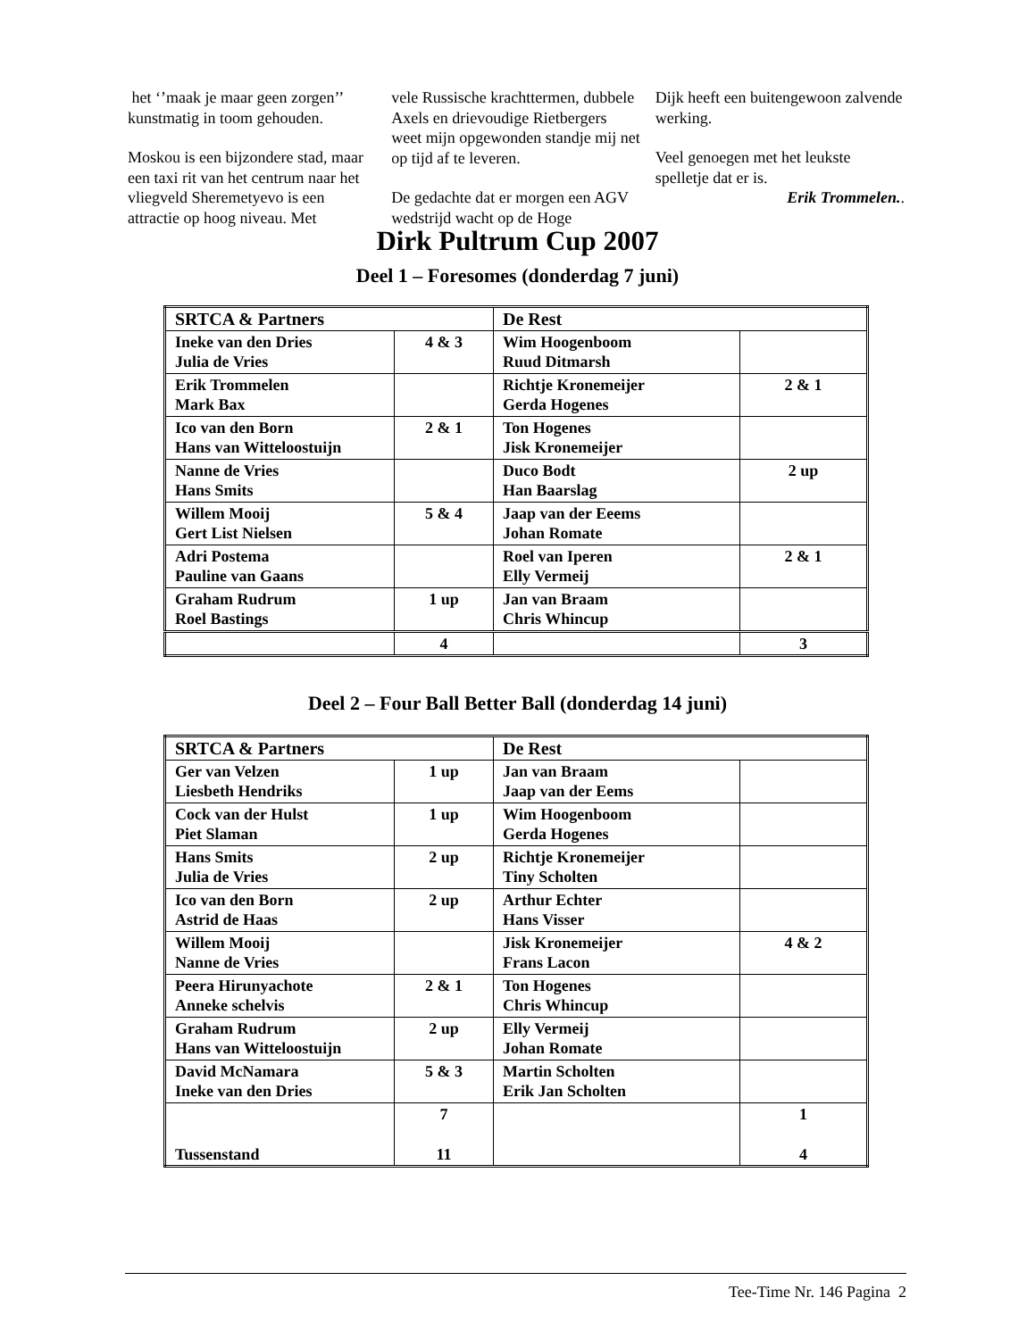het ‘’maak je maar geen zorgen’’ kunstmatig in toom gehouden.
Moskou is een bijzondere stad, maar een taxi rit van het centrum naar het vliegveld Sheremetyevo is een attractie op hoog niveau. Met
vele Russische krachttermen, dubbele Axels en drievoudige Rietbergers weet mijn opgewonden standje mij net op tijd af te leveren.
De gedachte dat er morgen een AGV wedstrijd wacht op de Hoge
Dijk heeft een buitengewoon zalvende werking.
Veel genoegen met het leukste spelletje dat er is.
Erik Trommelen..
Dirk Pultrum Cup 2007
Deel 1 – Foresomes (donderdag 7 juni)
| SRTCA & Partners | | De Rest | |
| Ineke van den Dries Julia de Vries | 4 & 3 | Wim Hoogenboom Ruud Ditmarsh | |
| Erik Trommelen Mark Bax | | Richtje Kronemeijer Gerda Hogenes | 2 & 1 |
| Ico van den Born Hans van Witteloostuijn | 2 & 1 | Ton Hogenes Jisk Kronemeijer | |
| Nanne de Vries Hans Smits | | Duco Bodt Han Baarslag | 2 up |
| Willem Mooij Gert List Nielsen | 5 & 4 | Jaap van der Eeems Johan Romate | |
| Adri Postema Pauline van Gaans | | Roel van Iperen Elly Vermeij | 2 & 1 |
| Graham Rudrum Roel Bastings | 1 up | Jan van Braam Chris Whincup | |
| | 4 | | 3 |
Deel 2 – Four Ball Better Ball (donderdag 14 juni)
| SRTCA & Partners | | De Rest | |
| Ger van Velzen Liesbeth Hendriks | 1 up | Jan van Braam Jaap van der Eems | |
| Cock van der Hulst Piet Slaman | 1 up | Wim Hoogenboom Gerda Hogenes | |
| Hans Smits Julia de Vries | 2 up | Richtje Kronemeijer Tiny Scholten | |
| Ico van den Born Astrid de Haas | 2 up | Arthur Echter Hans Visser | |
| Willem Mooij Nanne de Vries | | Jisk Kronemeijer Frans Lacon | 4 & 2 |
| Peera Hirunyachote Anneke schelvis | 2 & 1 | Ton Hogenes Chris Whincup | |
| Graham Rudrum Hans van Witteloostuijn | 2 up | Elly Vermeij Johan Romate | |
| David McNamara Ineke van den Dries | 5 & 3 | Martin Scholten Erik Jan Scholten | |
| Tussenstand | 7 11 | | 1 4 |
Tee-Time Nr. 146 Pagina 2